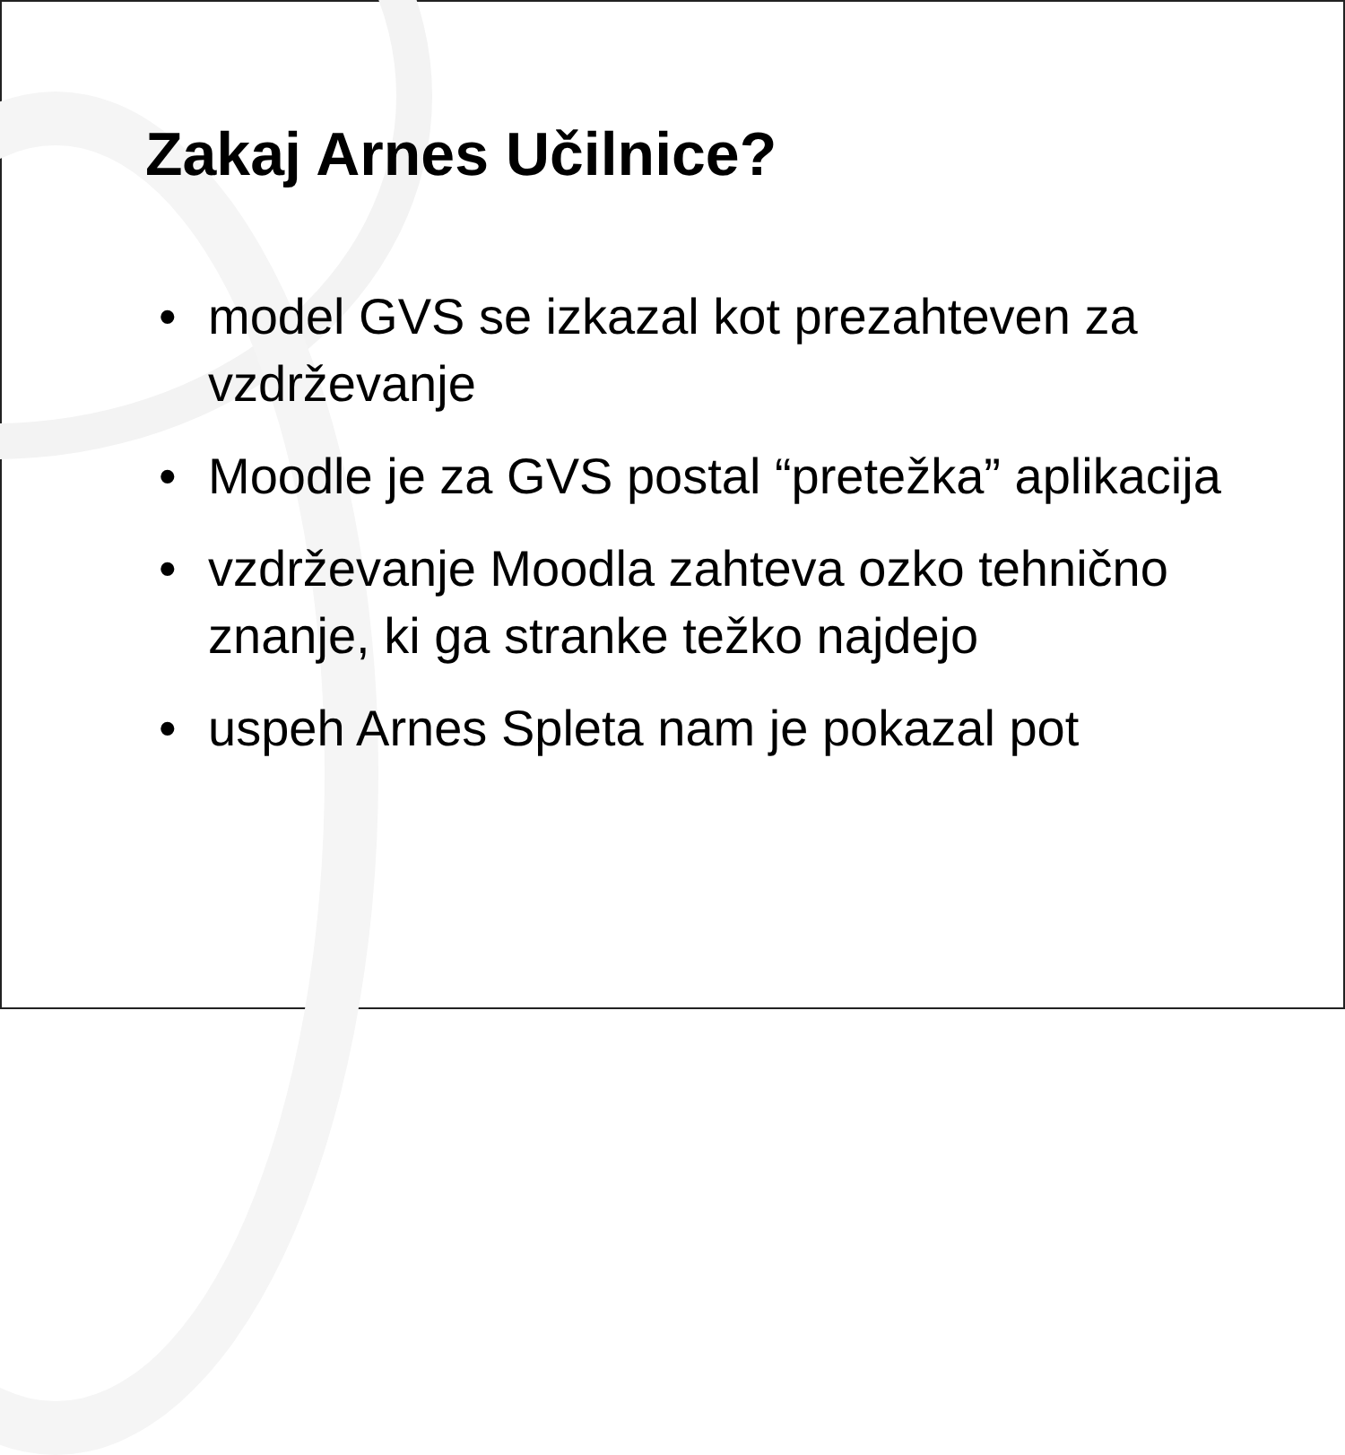Zakaj Arnes Učilnice?
• model GVS se izkazal kot prezahteven za vzdrževanje
• Moodle je za GVS postal “pretežka” aplikacija
• vzdrževanje Moodla zahteva ozko tehnično znanje, ki ga stranke težko najdejo
• uspeh Arnes Spleta nam je pokazal pot